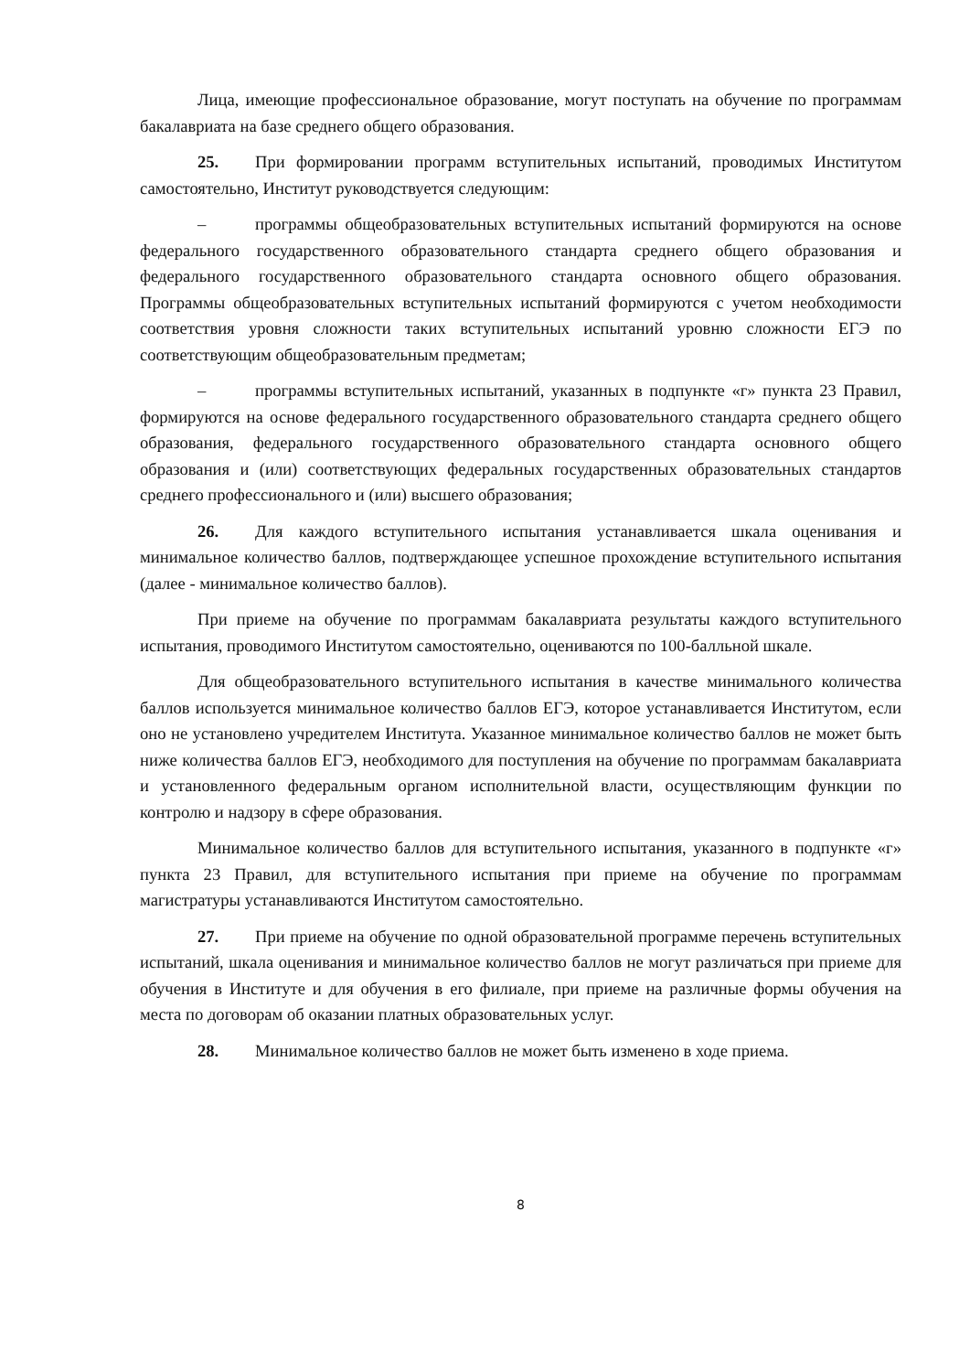Лица, имеющие профессиональное образование, могут поступать на обучение по программам бакалавриата на базе среднего общего образования.
25. При формировании программ вступительных испытаний, проводимых Институтом самостоятельно, Институт руководствуется следующим:
– программы общеобразовательных вступительных испытаний формируются на основе федерального государственного образовательного стандарта среднего общего образования и федерального государственного образовательного стандарта основного общего образования. Программы общеобразовательных вступительных испытаний формируются с учетом необходимости соответствия уровня сложности таких вступительных испытаний уровню сложности ЕГЭ по соответствующим общеобразовательным предметам;
– программы вступительных испытаний, указанных в подпункте «г» пункта 23 Правил, формируются на основе федерального государственного образовательного стандарта среднего общего образования, федерального государственного образовательного стандарта основного общего образования и (или) соответствующих федеральных государственных образовательных стандартов среднего профессионального и (или) высшего образования;
26. Для каждого вступительного испытания устанавливается шкала оценивания и минимальное количество баллов, подтверждающее успешное прохождение вступительного испытания (далее - минимальное количество баллов).
При приеме на обучение по программам бакалавриата результаты каждого вступительного испытания, проводимого Институтом самостоятельно, оцениваются по 100-балльной шкале.
Для общеобразовательного вступительного испытания в качестве минимального количества баллов используется минимальное количество баллов ЕГЭ, которое устанавливается Институтом, если оно не установлено учредителем Института. Указанное минимальное количество баллов не может быть ниже количества баллов ЕГЭ, необходимого для поступления на обучение по программам бакалавриата и установленного федеральным органом исполнительной власти, осуществляющим функции по контролю и надзору в сфере образования.
Минимальное количество баллов для вступительного испытания, указанного в подпункте «г» пункта 23 Правил, для вступительного испытания при приеме на обучение по программам магистратуры устанавливаются Институтом самостоятельно.
27. При приеме на обучение по одной образовательной программе перечень вступительных испытаний, шкала оценивания и минимальное количество баллов не могут различаться при приеме для обучения в Институте и для обучения в его филиале, при приеме на различные формы обучения на места по договорам об оказании платных образовательных услуг.
28. Минимальное количество баллов не может быть изменено в ходе приема.
8